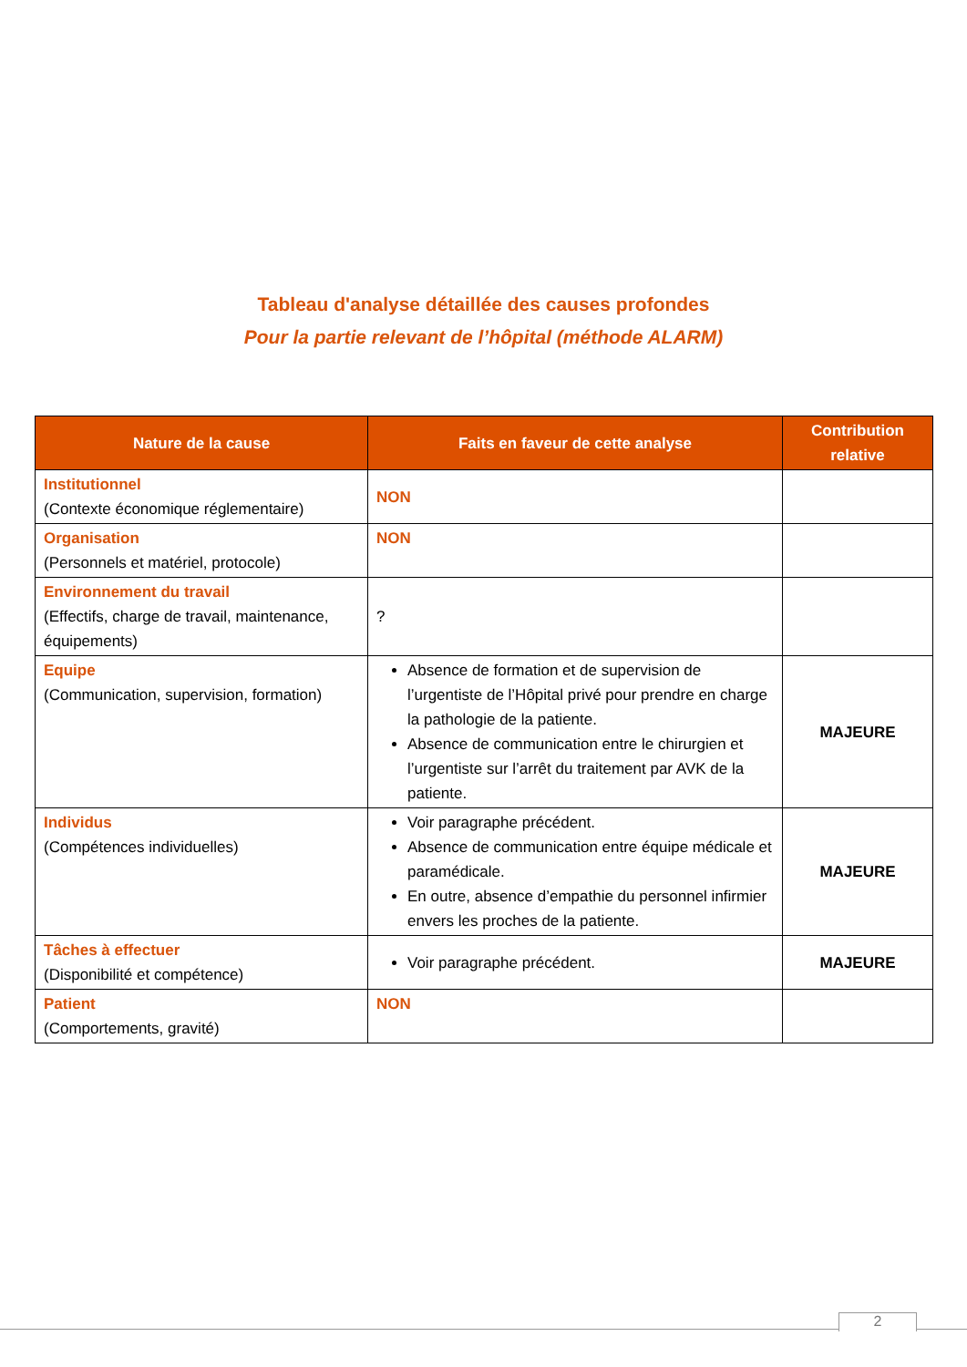Tableau d'analyse détaillée des causes profondes
Pour la partie relevant de l’hôpital (méthode ALARM)
| Nature de la cause | Faits en faveur de cette analyse | Contribution relative |
| --- | --- | --- |
| Institutionnel (Contexte économique réglementaire) | NON | |
| Organisation (Personnels et matériel, protocole) | NON | |
| Environnement du travail (Effectifs, charge de travail, maintenance, équipements) | ? | |
| Equipe (Communication, supervision, formation) | Absence de formation et de supervision de l’urgentiste de l’Hôpital privé pour prendre en charge la pathologie de la patiente. Absence de communication entre le chirurgien et l’urgentiste sur l’arrêt du traitement par AVK de la patiente. | MAJEURE |
| Individus (Compétences individuelles) | Voir paragraphe précédent. Absence de communication entre équipe médicale et paramédicale. En outre, absence d’empathie du personnel infirmier envers les proches de la patiente. | MAJEURE |
| Tâches à effectuer (Disponibilité et compétence) | Voir paragraphe précédent. | MAJEURE |
| Patient (Comportements, gravité) | NON | |
2